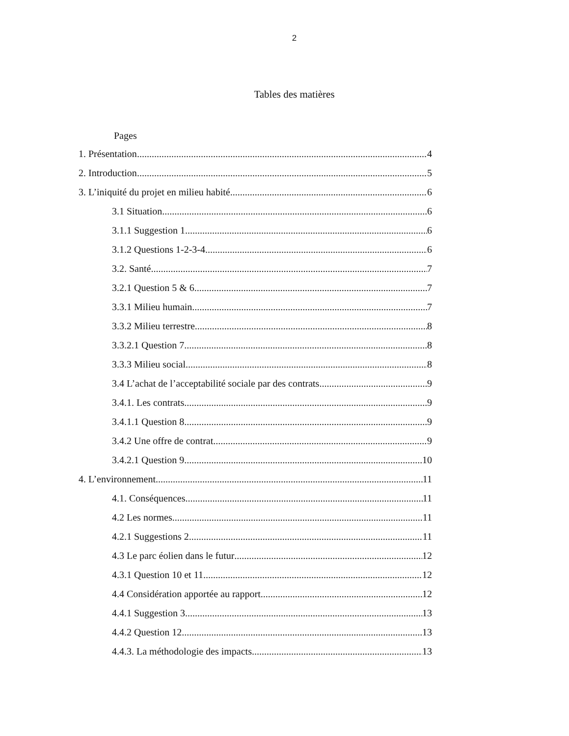2
Tables des matières
Pages
1. Présentation 4
2. Introduction 5
3. L’iniquité du projet en milieu habité 6
3.1 Situation 6
3.1.1 Suggestion 1 6
3.1.2 Questions 1-2-3-4 6
3.2. Santé 7
3.2.1 Question 5 & 6 7
3.3.1 Milieu humain 7
3.3.2 Milieu terrestre 8
3.3.2.1 Question 7 8
3.3.3 Milieu social 8
3.4 L’achat de l’acceptabilité sociale par des contrats 9
3.4.1. Les contrats 9
3.4.1.1 Question 8 9
3.4.2 Une offre de contrat 9
3.4.2.1 Question 9 10
4. L’environnement 11
4.1. Conséquences 11
4.2 Les normes 11
4.2.1 Suggestions 2 11
4.3 Le parc éolien dans le futur 12
4.3.1 Question 10 et 11 12
4.4 Considération apportée au rapport 12
4.4.1 Suggestion 3 13
4.4.2 Question 12 13
4.4.3. La méthodologie des impacts 13